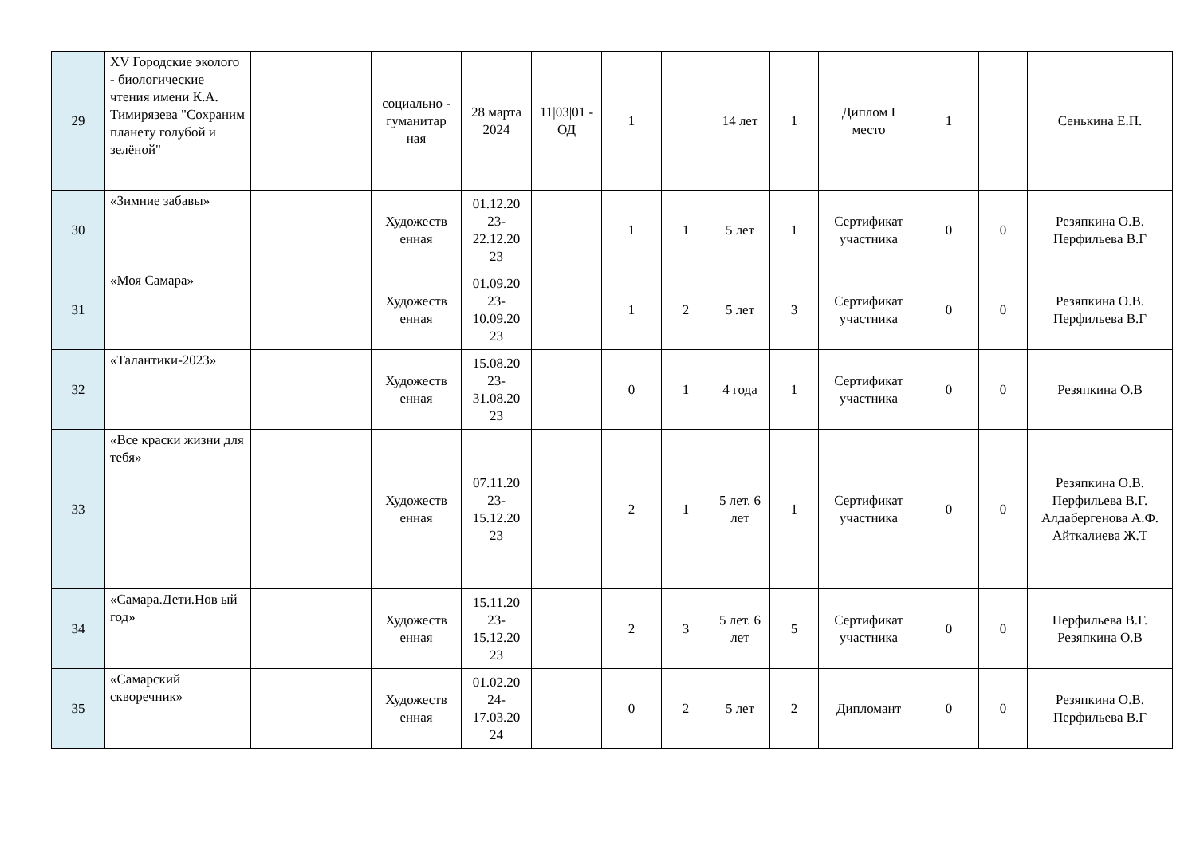| 29 | XV Городские эколого - биологические чтения имени К.А. Тимирязева "Сохраним планету голубой и зелёной" | | социально - гуманитар ная | 28 марта 2024 | 11/03/01 - ОД | 1 | | 14 лет | 1 | Диплом I место | 1 | | Сенькина Е.П. |
| 30 | «Зимние забавы» | | Художеств енная | 01.12.20 23- 22.12.20 23 | | 1 | 1 | 5 лет | 1 | Сертификат участника | 0 | 0 | Резяпкина О.В. Перфильева В.Г |
| 31 | «Моя Самара» | | Художеств енная | 01.09.20 23- 10.09.20 23 | | 1 | 2 | 5 лет | 3 | Сертификат участника | 0 | 0 | Резяпкина О.В. Перфильева В.Г |
| 32 | «Талантики-2023» | | Художеств енная | 15.08.20 23- 31.08.20 23 | | 0 | 1 | 4 года | 1 | Сертификат участника | 0 | 0 | Резяпкина О.В |
| 33 | «Все краски жизни для тебя» | | Художеств енная | 07.11.20 23- 15.12.20 23 | | 2 | 1 | 5 лет. 6 лет | 1 | Сертификат участника | 0 | 0 | Резяпкина О.В. Перфильева В.Г. Алдабергенова А.Ф. Айткалиева Ж.Т |
| 34 | «Самара.Дети.Нов ый год» | | Художеств енная | 15.11.20 23- 15.12.20 23 | | 2 | 3 | 5 лет. 6 лет | 5 | Сертификат участника | 0 | 0 | Перфильева В.Г. Резяпкина О.В |
| 35 | «Самарский скворечник» | | Художеств енная | 01.02.20 24- 17.03.20 24 | | 0 | 2 | 5 лет | 2 | Дипломант | 0 | 0 | Резяпкина О.В. Перфильева В.Г |